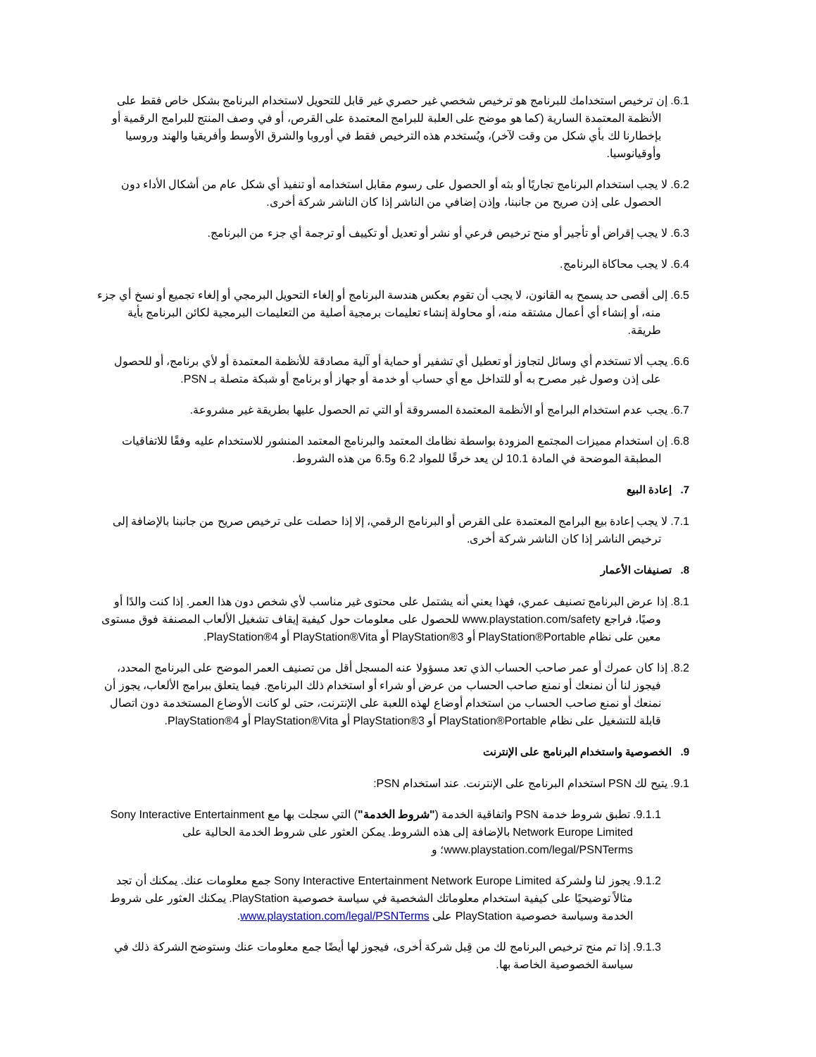6.1. إن ترخيص استخدامك للبرنامج هو ترخيص شخصي غير حصري غير قابل للتحويل لاستخدام البرنامج بشكل خاص فقط على الأنظمة المعتمدة السارية (كما هو موضح على العلبة للبرامج المعتمدة على القرص، أو في وصف المنتج للبرامج الرقمية أو بإخطارنا لك بأي شكل من وقت لآخر)، ويُستخدم هذه الترخيص فقط في أوروبا والشرق الأوسط وأفريقيا والهند وروسيا وأوقيانوسيا.
6.2. لا يجب استخدام البرنامج تجاريًا أو بثه أو الحصول على رسوم مقابل استخدامه أو تنفيذ أي شكل عام من أشكال الأداء دون الحصول على إذن صريح من جانبنا، وإذن إضافي من الناشر إذا كان الناشر شركة أخرى.
6.3. لا يجب إقراض أو تأجير أو منح ترخيص فرعي أو نشر أو تعديل أو تكييف أو ترجمة أي جزء من البرنامج.
6.4. لا يجب محاكاة البرنامج.
6.5. إلى أقصى حد يسمح به القانون، لا يجب أن تقوم بعكس هندسة البرنامج أو إلغاء التحويل البرمجي أو إلغاء تجميع أو نسخ أي جزء منه، أو إنشاء أي أعمال مشتقه منه، أو محاولة إنشاء تعليمات برمجية أصلية من التعليمات البرمجية لكائن البرنامج بأية طريقة.
6.6. يجب ألا تستخدم أي وسائل لتجاوز أو تعطيل أي تشفير أو حماية أو آلية مصادقة للأنظمة المعتمدة أو لأي برنامج، أو للحصول على إذن وصول غير مصرح به أو للتداخل مع أي حساب أو خدمة أو جهاز أو برنامج أو شبكة متصلة بـ PSN.
6.7. يجب عدم استخدام البرامج أو الأنظمة المعتمدة المسروقة أو التي تم الحصول عليها بطريقة غير مشروعة.
6.8. إن استخدام مميزات المجتمع المزودة بواسطة نظامك المعتمد والبرنامج المعتمد المنشور للاستخدام عليه وفقًا للاتفاقيات المطبقة الموضحة في المادة 10.1 لن يعد خرقًا للمواد 6.2 و6.5 من هذه الشروط.
7. إعادة البيع
7.1. لا يجب إعادة بيع البرامج المعتمدة على القرص أو البرنامج الرقمي، إلا إذا حصلت على ترخيص صريح من جانبنا بالإضافة إلى ترخيص الناشر إذا كان الناشر شركة أخرى.
8. تصنيفات الأعمار
8.1. إذا عرض البرنامج تصنيف عمري، فهذا يعني أنه يشتمل على محتوى غير مناسب لأي شخص دون هذا العمر. إذا كنت والدًا أو وصيًا، فراجع www.playstation.com/safety للحصول على معلومات حول كيفية إيقاف تشغيل الألعاب المصنفة فوق مستوى معين على نظام PlayStation®Portable أو PlayStation®3 أو PlayStation®Vita أو PlayStation®4.
8.2. إذا كان عمرك أو عمر صاحب الحساب الذي تعد مسؤولا عنه المسجل أقل من تصنيف العمر الموضح على البرنامج المحدد، فيجوز لنا أن نمنعك أو نمنع صاحب الحساب من عرض أو شراء أو استخدام ذلك البرنامج. فيما يتعلق ببرامج الألعاب، يجوز أن نمنعك أو نمنع صاحب الحساب من استخدام أوضاع لهذه اللعبة على الإنترنت، حتى لو كانت الأوضاع المستخدمة دون اتصال قابلة للتشغيل على نظام PlayStation®Portable أو PlayStation®3 أو PlayStation®Vita أو PlayStation®4.
9. الخصوصية واستخدام البرنامج على الإنترنت
9.1. يتيح لك PSN استخدام البرنامج على الإنترنت. عند استخدام PSN:
9.1.1. تطبق شروط خدمة PSN واتفاقية الخدمة ("شروط الخدمة") التي سجلت بها مع Sony Interactive Entertainment Network Europe Limited بالإضافة إلى هذه الشروط. يمكن العثور على شروط الخدمة الحالية على www.playstation.com/legal/PSNTerms؛ و
9.1.2. يجوز لنا ولشركة Sony Interactive Entertainment Network Europe Limited جمع معلومات عنك. يمكنك أن تجد مثالاً توضيحيًا على كيفية استخدام معلوماتك الشخصية في سياسة خصوصية PlayStation. يمكنك العثور على شروط الخدمة وسياسة خصوصية PlayStation على www.playstation.com/legal/PSNTerms.
9.1.3. إذا تم منح ترخيص البرنامج لك من قِبل شركة أخرى، فيجوز لها أيضًا جمع معلومات عنك وستوضح الشركة ذلك في سياسة الخصوصية الخاصة بها.